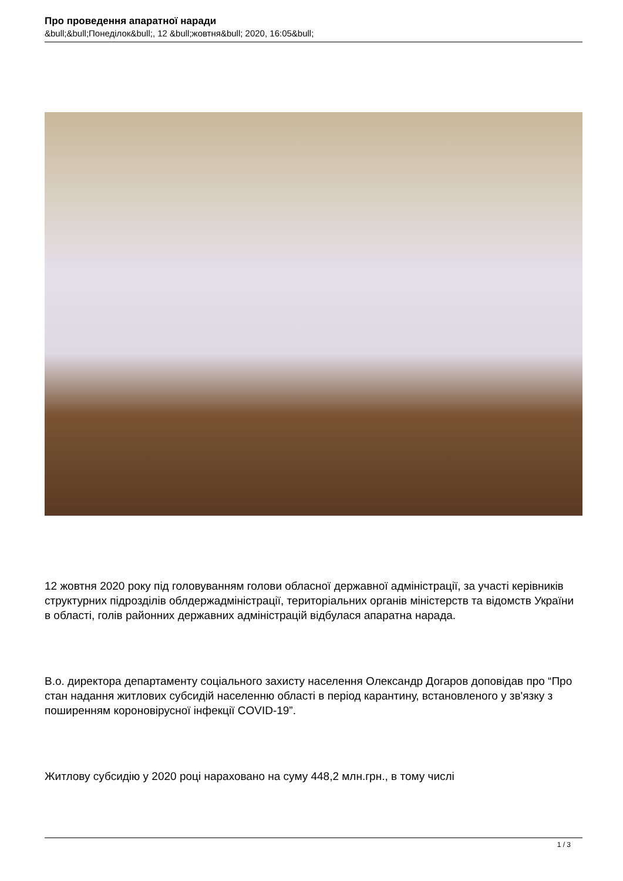Про проведення апаратної наради
&bull;&bull;Понеділок&bull;, 12 &bull;жовтня&bull; 2020, 16:05&bull;
12 жовтня 2020 року під головуванням голови обласної державної адміністрації, за участі керівників структурних підрозділів облдержадміністрації, територіальних органів міністерств та відомств України в області, голів районних державних адміністрацій відбулася апаратна нарада.
В.о. директора департаменту соціального захисту населення Олександр Догаров доповідав про “Про стан надання житлових субсидій населенню області в період карантину, встановленого у зв'язку з поширенням короновірусної інфекції COVID-19”.
Житлову субсидію у 2020 році нараховано на суму 448,2 млн.грн., в тому числі
1 / 3